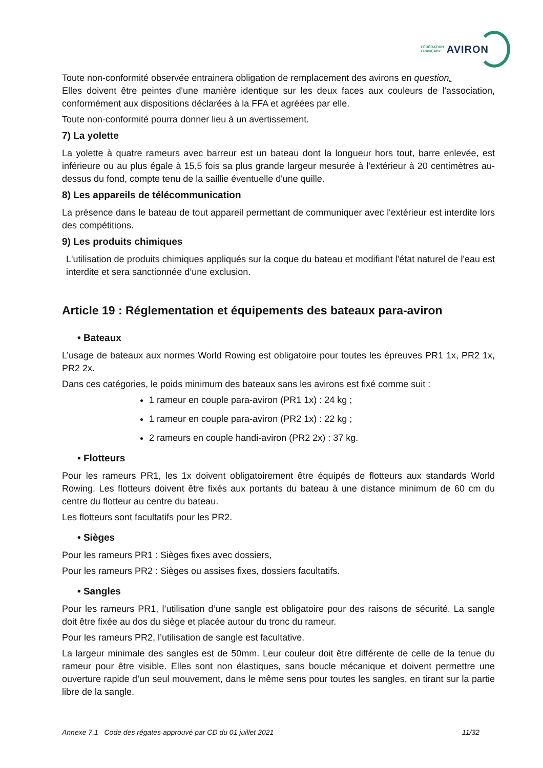FÉDÉRATION
FRANÇAISE AVIRON
Toute non-conformité observée entrainera obligation de remplacement des avirons en question.
Elles doivent être peintes d'une manière identique sur les deux faces aux couleurs de l'association, conformément aux dispositions déclarées à la FFA et agréées par elle.
Toute non-conformité pourra donner lieu à un avertissement.
7) La yolette
La yolette à quatre rameurs avec barreur est un bateau dont la longueur hors tout, barre enlevée, est inférieure ou au plus égale à 15,5 fois sa plus grande largeur mesurée à l'extérieur à 20 centimètres au-dessus du fond, compte tenu de la saillie éventuelle d'une quille.
8) Les appareils de télécommunication
La présence dans le bateau de tout appareil permettant de communiquer avec l'extérieur est interdite lors des compétitions.
9) Les produits chimiques
L'utilisation de produits chimiques appliqués sur la coque du bateau et modifiant l'état naturel de l'eau est interdite et sera sanctionnée d’une exclusion.
Article 19 : Réglementation et équipements des bateaux para-aviron
• Bateaux
L’usage de bateaux aux normes World Rowing est obligatoire pour toutes les épreuves PR1 1x, PR2 1x, PR2 2x.
Dans ces catégories, le poids minimum des bateaux sans les avirons est fixé comme suit :
1 rameur en couple para-aviron (PR1 1x) : 24 kg ;
1 rameur en couple para-aviron (PR2 1x) : 22 kg ;
2 rameurs en couple handi-aviron (PR2 2x) : 37 kg.
• Flotteurs
Pour les rameurs PR1, les 1x doivent obligatoirement être équipés de flotteurs aux standards World Rowing. Les flotteurs doivent être fixés aux portants du bateau à une distance minimum de 60 cm du centre du flotteur au centre du bateau.
Les flotteurs sont facultatifs pour les PR2.
• Sièges
Pour les rameurs PR1 : Sièges fixes avec dossiers,
Pour les rameurs PR2 : Sièges ou assises fixes, dossiers facultatifs.
• Sangles
Pour les rameurs PR1, l’utilisation d’une sangle est obligatoire pour des raisons de sécurité. La sangle doit être fixée au dos du siège et placée autour du tronc du rameur.
Pour les rameurs PR2, l’utilisation de sangle est facultative.
La largeur minimale des sangles est de 50mm. Leur couleur doit être différente de celle de la tenue du rameur pour être visible. Elles sont non élastiques, sans boucle mécanique et doivent permettre une ouverture rapide d’un seul mouvement, dans le même sens pour toutes les sangles, en tirant sur la partie libre de la sangle.
Annexe 7.1 Code des régates approuvé par CD du 01 juillet 2021 11/32